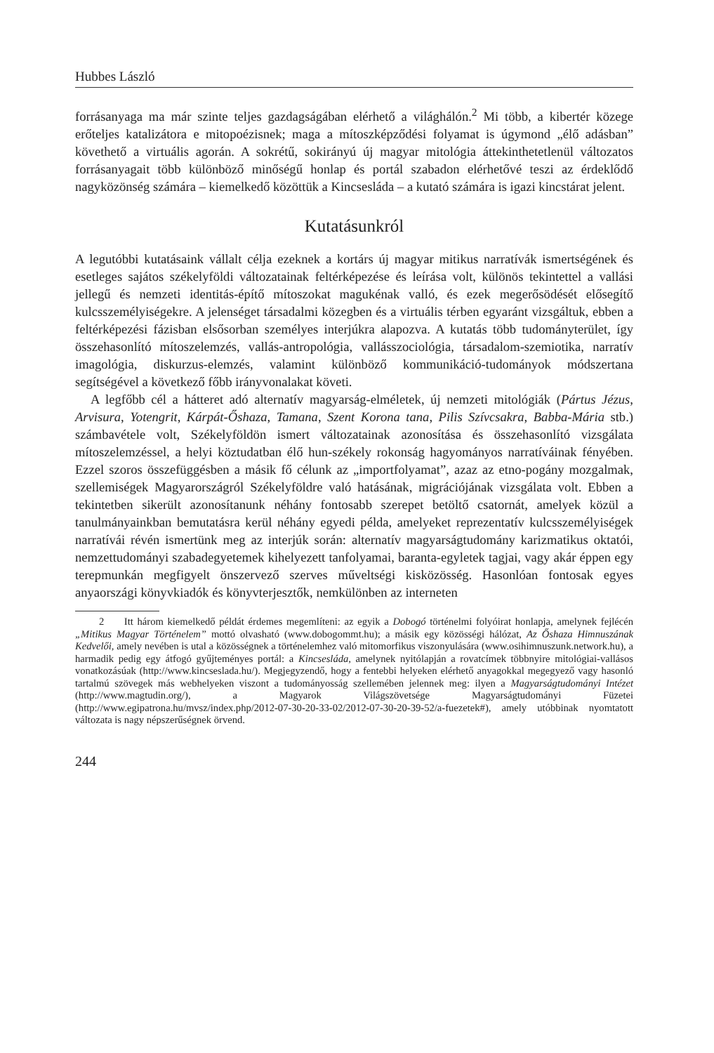Hubbes László
forrásanyaga ma már szinte teljes gazdagságában elérhető a világhálón.<sup>2</sup> Mi több, a kibertér közege erőteljes katalizátora e mitopoézisnek; maga a mítoszképződési folyamat is úgymond „élő adásban” követhető a virtuális agorán. A sokrétű, sokirányú új magyar mitológia áttekinthetetlenül változatos forrásanyagait több különböző minőségű honlap és portál szabadon elérhetővé teszi az érdeklődő nagyközönség számára – kiemelkedő közöttük a Kincsesláda – a kutató számára is igazi kincstárat jelent.
Kutatásunkról
A legutóbbi kutatásaink vállalt célja ezeknek a kortárs új magyar mitikus narratívák ismertségének és esetleges sajátos székelyföldi változatainak feltérképezése és leírása volt, különös tekintettel a vallási jellegű és nemzeti identitás-építő mítoszokat magukénak valló, és ezek megerősödését elősegítő kulcsszemélyiségekre. A jelenséget társadalmi közegben és a virtuális térben egyaránt vizsgáltuk, ebben a feltérképezési fázisban elsősorban személyes interjúkra alapozva. A kutatás több tudományterület, így összehasonlító mítoszelemzés, vallás-antropológia, vallásszociológia, társadalom-szemiotika, narratív imagológia, diskurzus-elemzés, valamint különböző kommunikáció-tudományok módszertana segítségével a következő főbb irányvonalakat követi.
A legfőbb cél a hátteret adó alternatív magyarság-elméletek, új nemzeti mitológiák (Pártus Jézus, Arvisura, Yotengrit, Kárpát-Őshaza, Tamana, Szent Korona tana, Pilis Szívcsakra, Babba-Mária stb.) számbavétele volt, Székelyföldön ismert változatainak azonosítása és összehasonlító vizsgálata mítoszelemzéssel, a helyi köztudatban élő hun-székely rokonság hagyományos narratíváinak fényében. Ezzel szoros összefüggésben a másik fő célunk az „importfolyamat”, azaz az etno-pogány mozgalmak, szellemiségek Magyarországról Székelyföldre való hatásának, migrációjának vizsgálata volt. Ebben a tekintetben sikerült azonosítanunk néhány fontosabb szerepet betöltő csatornát, amelyek közül a tanulmányainkban bemutatásra kerül néhány egyedi példa, amelyeket reprezentatív kulcsszemélyiségek narratívái révén ismertünk meg az interjúk során: alternatív magyarságtudomány karizmatikus oktatói, nemzettudományi szabadegyetemek kihelyezett tanfolyamai, baranta-egyletek tagjai, vagy akár éppen egy terepmunkán megfigyelt önszervező szerves műveltségi kisközösség. Hasonlóan fontosak egyes anyaországi könyvkiadók és könyvterjesztők, nemkülönben az interneten
2 Itt három kiemelkedő példát érdemes megemlíteni: az egyik a Dobogó történelmi folyóirat honlapja, amelynek fejlécén „Mitikus Magyar Történelem” mottó olvasható (www.dobogommt.hu); a másik egy közösségi hálózat, Az Őshaza Himnuszának Kedvelői, amely nevében is utal a közösségnek a történelemhez való mitomorfikus viszonyulására (www.osihimnuszunk.network.hu), a harmadik pedig egy átfogó gyűjteményes portál: a Kincsesláda, amelynek nyitólapján a rovatcímek többnyire mitológiai-vallásos vonatkozásúak (http://www.kincseslada.hu/). Megjegyzendő, hogy a fentebbi helyeken elérhető anyagokkal megegyező vagy hasonló tartalmú szövegek más webhelyeken viszont a tudományosság szellemében jelennek meg: ilyen a Magyarságtudományi Intézet (http://www.magtudin.org/), a Magyarok Világszövetsége Magyarságtudományi Füzetei (http://www.egipatrona.hu/mvsz/index.php/2012-07-30-20-33-02/2012-07-30-20-39-52/a-fuezetek#), amely utóbbinak nyomtatott változata is nagy népszerűségnek örvend.
244